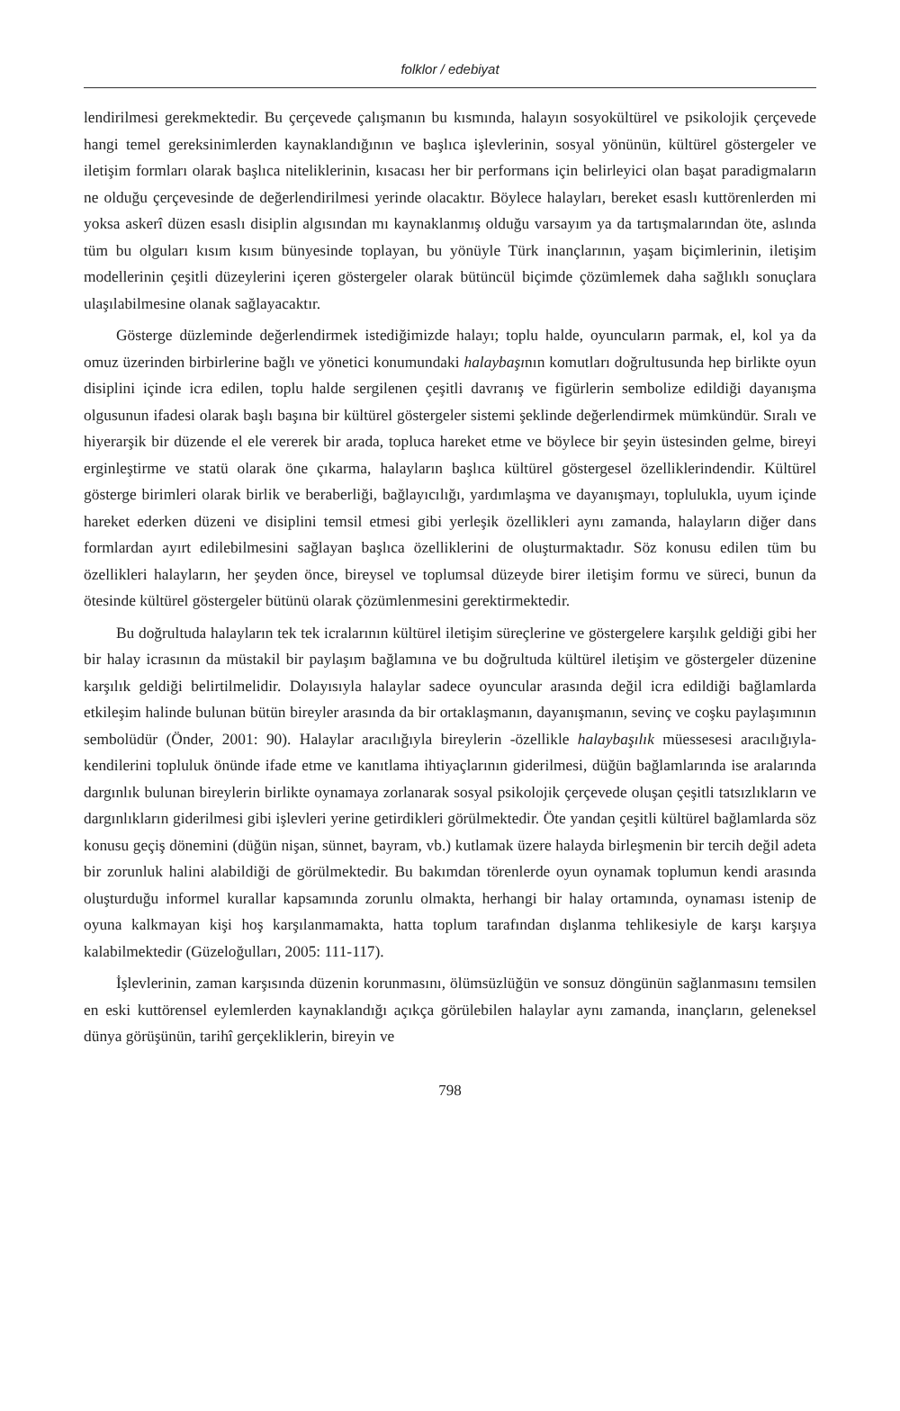folklor / edebiyat
lendirilmesi gerekmektedir. Bu çerçevede çalışmanın bu kısmında, halayın sosyokültürel ve psikolojik çerçevede hangi temel gereksinimlerden kaynaklandığının ve başlıca işlevlerinin, sosyal yönünün, kültürel göstergeler ve iletişim formları olarak başlıca niteliklerinin, kısacası her bir performans için belirleyici olan başat paradigmaların ne olduğu çerçevesinde de değerlendirilmesi yerinde olacaktır. Böylece halayları, bereket esaslı kuttörenlerden mi yoksa askerî düzen esaslı disiplin algısından mı kaynaklanmış olduğu varsayım ya da tartışmalarından öte, aslında tüm bu olguları kısım kısım bünyesinde toplayan, bu yönüyle Türk inançlarının, yaşam biçimlerinin, iletişim modellerinin çeşitli düzeylerini içeren göstergeler olarak bütüncül biçimde çözümlemek daha sağlıklı sonuçlara ulaşılabilmesine olanak sağlayacaktır.
Gösterge düzleminde değerlendirmek istediğimizde halayı; toplu halde, oyuncuların parmak, el, kol ya da omuz üzerinden birbirlerine bağlı ve yönetici konumundaki halaybaşının komutları doğrultusunda hep birlikte oyun disiplini içinde icra edilen, toplu halde sergilenen çeşitli davranış ve figürlerin sembolize edildiği dayanışma olgusunun ifadesi olarak başlı başına bir kültürel göstergeler sistemi şeklinde değerlendirmek mümkündür. Sıralı ve hiyerarşik bir düzende el ele vererek bir arada, topluca hareket etme ve böylece bir şeyin üstesinden gelme, bireyi erginleştirme ve statü olarak öne çıkarma, halayların başlıca kültürel göstergesel özelliklerindendir. Kültürel gösterge birimleri olarak birlik ve beraberliği, bağlayıcılığı, yardımlaşma ve dayanışmayı, toplulukla, uyum içinde hareket ederken düzeni ve disiplini temsil etmesi gibi yerleşik özellikleri aynı zamanda, halayların diğer dans formlardan ayırt edilebilmesini sağlayan başlıca özelliklerini de oluşturmaktadır. Söz konusu edilen tüm bu özellikleri halayların, her şeyden önce, bireysel ve toplumsal düzeyde birer iletişim formu ve süreci, bunun da ötesinde kültürel göstergeler bütünü olarak çözümlenmesini gerektirmektedir.
Bu doğrultuda halayların tek tek icralarının kültürel iletişim süreçlerine ve göstergelere karşılık geldiği gibi her bir halay icrasının da müstakil bir paylaşım bağlamına ve bu doğrultuda kültürel iletişim ve göstergeler düzenine karşılık geldiği belirtilmelidir. Dolayısıyla halaylar sadece oyuncular arasında değil icra edildiği bağlamlarda etkileşim halinde bulunan bütün bireyler arasında da bir ortaklaşmanın, dayanışmanın, sevinç ve coşku paylaşımının sembolüdür (Önder, 2001: 90). Halaylar aracılığıyla bireylerin -özellikle halaybaşılık müessesesi aracılığıyla- kendilerini topluluk önünde ifade etme ve kanıtlama ihtiyaçlarının giderilmesi, düğün bağlamlarında ise aralarında dargınlık bulunan bireylerin birlikte oynamaya zorlanarak sosyal psikolojik çerçevede oluşan çeşitli tatsızlıkların ve dargınlıkların giderilmesi gibi işlevleri yerine getirdikleri görülmektedir. Öte yandan çeşitli kültürel bağlamlarda söz konusu geçiş dönemini (düğün nişan, sünnet, bayram, vb.) kutlamak üzere halayda birleşmenin bir tercih değil adeta bir zorunluk halini alabildiği de görülmektedir. Bu bakımdan törenlerde oyun oynamak toplumun kendi arasında oluşturduğu informel kurallar kapsamında zorunlu olmakta, herhangi bir halay ortamında, oynaması istenip de oyuna kalkmayan kişi hoş karşılanmamakta, hatta toplum tarafından dışlanma tehlikesiyle de karşı karşıya kalabilmektedir (Güzeloğulları, 2005: 111-117).
İşlevlerinin, zaman karşısında düzenin korunmasını, ölümsüzlüğün ve sonsuz döngünün sağlanmasını temsilen en eski kuttörensel eylemlerden kaynaklandığı açıkça görülebilen halaylar aynı zamanda, inançların, geleneksel dünya görüşünün, tarihî gerçekliklerin, bireyin ve
798